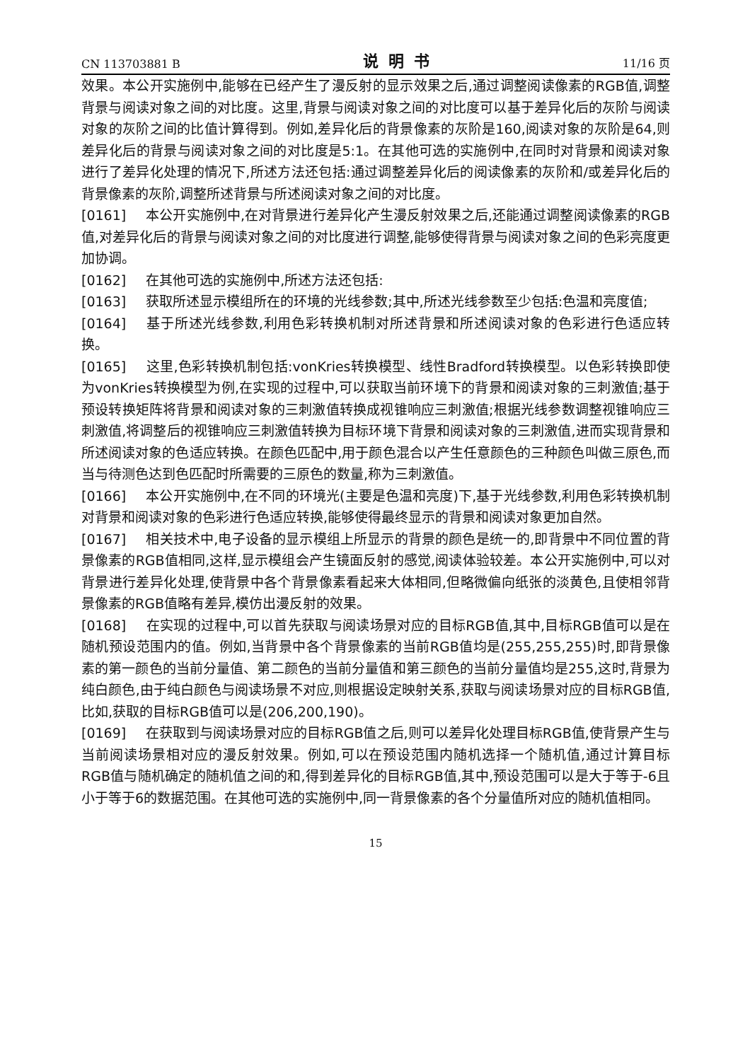CN 113703881 B 说明书 11/16 页
效果。本公开实施例中,能够在已经产生了漫反射的显示效果之后,通过调整阅读像素的RGB值,调整背景与阅读对象之间的对比度。这里,背景与阅读对象之间的对比度可以基于差异化后的灰阶与阅读对象的灰阶之间的比值计算得到。例如,差异化后的背景像素的灰阶是160,阅读对象的灰阶是64,则差异化后的背景与阅读对象之间的对比度是5:1。在其他可选的实施例中,在同时对背景和阅读对象进行了差异化处理的情况下,所述方法还包括:通过调整差异化后的阅读像素的灰阶和/或差异化后的背景像素的灰阶,调整所述背景与所述阅读对象之间的对比度。
[0161] 本公开实施例中,在对背景进行差异化产生漫反射效果之后,还能通过调整阅读像素的RGB值,对差异化后的背景与阅读对象之间的对比度进行调整,能够使得背景与阅读对象之间的色彩亮度更加协调。
[0162] 在其他可选的实施例中,所述方法还包括:
[0163] 获取所述显示模组所在的环境的光线参数;其中,所述光线参数至少包括:色温和亮度值;
[0164] 基于所述光线参数,利用色彩转换机制对所述背景和所述阅读对象的色彩进行色适应转换。
[0165] 这里,色彩转换机制包括:vonKries转换模型、线性Bradford转换模型。以色彩转换即使为vonKries转换模型为例,在实现的过程中,可以获取当前环境下的背景和阅读对象的三刺激值;基于预设转换矩阵将背景和阅读对象的三刺激值转换成视锥响应三刺激值;根据光线参数调整视锥响应三刺激值,将调整后的视锥响应三刺激值转换为目标环境下背景和阅读对象的三刺激值,进而实现背景和所述阅读对象的色适应转换。在颜色匹配中,用于颜色混合以产生任意颜色的三种颜色叫做三原色,而当与待测色达到色匹配时所需要的三原色的数量,称为三刺激值。
[0166] 本公开实施例中,在不同的环境光(主要是色温和亮度)下,基于光线参数,利用色彩转换机制对背景和阅读对象的色彩进行色适应转换,能够使得最终显示的背景和阅读对象更加自然。
[0167] 相关技术中,电子设备的显示模组上所显示的背景的颜色是统一的,即背景中不同位置的背景像素的RGB值相同,这样,显示模组会产生镜面反射的感觉,阅读体验较差。本公开实施例中,可以对背景进行差异化处理,使背景中各个背景像素看起来大体相同,但略微偏向纸张的淡黄色,且使相邻背景像素的RGB值略有差异,模仿出漫反射的效果。
[0168] 在实现的过程中,可以首先获取与阅读场景对应的目标RGB值,其中,目标RGB值可以是在随机预设范围内的值。例如,当背景中各个背景像素的当前RGB值均是(255,255,255)时,即背景像素的第一颜色的当前分量值、第二颜色的当前分量值和第三颜色的当前分量值均是255,这时,背景为纯白颜色,由于纯白颜色与阅读场景不对应,则根据设定映射关系,获取与阅读场景对应的目标RGB值,比如,获取的目标RGB值可以是(206,200,190)。
[0169] 在获取到与阅读场景对应的目标RGB值之后,则可以差异化处理目标RGB值,使背景产生与当前阅读场景相对应的漫反射效果。例如,可以在预设范围内随机选择一个随机值,通过计算目标RGB值与随机确定的随机值之间的和,得到差异化的目标RGB值,其中,预设范围可以是大于等于-6且小于等于6的数据范围。在其他可选的实施例中,同一背景像素的各个分量值所对应的随机值相同。
15